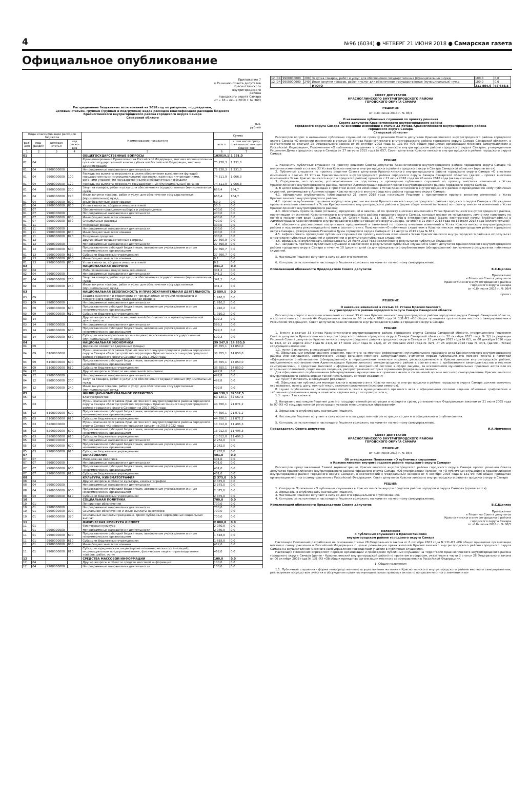4 №96 (6034) ● ЧЕТВЕРГ 21 ИЮНЯ 2018 ● Самарская газета
Официальное опубликование
Приложение 7
к Решению Совета депутатов
Красноглинского
внутригородского
района
городского округа Самара
от « 18 « июня 2018 г. № 36/3
Распределение бюджетных ассигнований на 2018 год по разделам, подразделам,
целевым статьям, группам (группам и подгруппам) видов расходов классификации расходов бюджета
Красноглинского внутригородского района городского округа Самара
Самарской области
тыс.
рублей
| Коды классификации расходов бюджета | | | | Наименование показателя | Сумма | |
| --- | --- | --- | --- | --- | --- | --- |
| раз-дел | под-раздел | целевая статья | вид расхо-дов | | всего | в том числе сред-ства вы-шесто-ящих бюдже-тов |
| 1 | 2 | 3 | 4 | 5 | 6 | 7 |
| 01 | | | | ОБЩЕГОСУДАРСТВЕННЫЕ ВОПРОСЫ | 103819,1 | 1 231,0 |
| 01 | 04 | | | Функционирование Правительства Российской Федерации, высших исполнительных органов государственной власти субъектов Российской Федерации, местных администраций | 75 228,3 | 1 231,0 |
| 01 | 04 | 9900000000 | | Непрограммные направления деятельности | 75 228,3 | 1 231,0 |
| 01 | 04 | 9900000000 | 100 | Расходы на выплаты персоналу в целях обеспечения выполнения функций государственными (муниципальными) органами, казенными учреждениями, органами управления государственными внебюджетными фондами | 74 511,9 | 1 066,3 |
| 01 | 04 | 9900000000 | 120 | Расходы на выплаты персоналу государственных (муниципальных) органов | 74 511,9 | 1 066,3 |
| 01 | 04 | 9900000000 | 200 | Закупка товаров, работ и услуг для обеспечения государственных (муниципальных) нужд | 666,4 | 164,7 |
| 01 | 04 | 9900000000 | 240 | Иные закупки товаров, работ и услуг для обеспечения государственных (муниципальных) нужд | 666,4 | 164,7 |
| 01 | 04 | 9900000000 | 800 | Иные бюджетные ассигнования | 50,0 | 0,0 |
| 01 | 04 | 9900000000 | 850 | Уплата налогов, сборов и иных платежей | 50,0 | 0,0 |
| 01 | 07 | | | Обеспечение проведения выборов и референдумов | 400,0 | 0,0 |
| 01 | 07 | 9900000000 | | Непрограммные направления деятельности | 400,0 | 0,0 |
| 01 | 07 | 9900000000 | 800 | Иные бюджетные ассигнования | 400,0 | 0,0 |
| 01 | 07 | 9900000000 | 880 | Специальные расходы | 400,0 | 0,0 |
| 01 | 11 | | | Резервные фонды | 300,0 | 0,0 |
| 01 | 11 | 9900000000 | | Непрограммные направления деятельности | 300,0 | 0,0 |
| 01 | 11 | 9900000000 | 800 | Иные бюджетные ассигнования | 300,0 | 0,0 |
| 01 | 11 | 9900000000 | 870 | Резервные средства | 300,0 | 0,0 |
| 01 | 13 | | | Другие общегосударственные вопросы | 27 890,8 | 0,0 |
| 01 | 13 | 9900000000 | | Непрограммные направления деятельности | 27 890,8 | 0,0 |
| 01 | 13 | 9900000000 | 600 | Предоставление субсидий бюджетным, автономным учреждениям и иным некоммерческим организациям | 27 890,7 | 0,0 |
| 01 | 13 | 9900000000 | 610 | Субсидии бюджетным учреждениям | 27 890,7 | 0,0 |
| 01 | 13 | 9900000000 | 800 | Иные бюджетные ассигнования | 0,1 | 0,0 |
| 01 | 13 | 9900000000 | 850 | Уплата налогов, сборов и иных платежей | 0,1 | 0,0 |
| 02 | | | | НАЦИОНАЛЬНАЯ ОБОРОНА | 341,2 | 0,0 |
| 02 | 04 | | | Мобилизационная подготовка экономики | 341,2 | 0,0 |
| 02 | 04 | 9900000000 | | Непрограммные направления деятельности | 341,2 | 0,0 |
| 02 | 04 | 9900000000 | 200 | Закупка товаров, работ и услуг для обеспечения государственных (муниципальных) нужд | 341,2 | 0,0 |
| 02 | 04 | 9900000000 | 240 | Иные закупки товаров, работ и услуг для обеспечения государственных (муниципальных) нужд | 341,2 | 0,0 |
| 03 | | | | НАЦИОНАЛЬНАЯ БЕЗОПАСНОСТЬ И ПРАВООХРАНИТЕЛЬНАЯ ДЕЯТЕЛЬНОСТЬ | 2 509,5 | 0,0 |
| 03 | 09 | | | Защита населения и территории от чрезвычайных ситуаций природного и техногенного характера, гражданская оборона | 1 910,2 | 0,0 |
| 03 | 09 | 9900000000 | | Непрограммные направления деятельности | 1 910,2 | 0,0 |
| 03 | 09 | 9900000000 | 600 | Предоставление субсидий бюджетным, автономным учреждениям и иным некоммерческим организациям | 1 910,2 | 0,0 |
| 03 | 09 | 9900000000 | 610 | Субсидии бюджетным учреждениям | 1 910,2 | 0,0 |
| 03 | 14 | | | Другие вопросы в области национальной безопасности и правоохранительной деятельности | 599,3 | 0,0 |
| 03 | 14 | 9900000000 | | Непрограммные направления деятельности | 599,3 | 0,0 |
| 03 | 14 | 9900000000 | 600 | Предоставление субсидий бюджетным, автономным учреждениям и иным некоммерческим организациям | 599,3 | 0,0 |
| 03 | 14 | 9900000000 | 630 | Субсидии некоммерческим организациям (за исключением государственных (муниципальных) учреждений) | 599,3 | 0,0 |
| 04 | | | | НАЦИОНАЛЬНАЯ ЭКОНОМИКА | 39 347,9 | 14 850,0 |
| 04 | 09 | | | Дорожное хозяйство (дорожные фонды) | 38 855,1 | 14 850,0 |
| 04 | 09 | B100000000 | | Муниципальная программа Красноглинского внутригородского района городского округа Самара «Благоустройство территории Красноглинского внутригородского района городского округа Самара» на 2017-2020 годы | 38 855,1 | 14 850,0 |
| 04 | 09 | B100000000 | 600 | Предоставление субсидий бюджетным, автономным учреждениям и иным некоммерческим организациям | 38 855,1 | 14 850,0 |
| 04 | 09 | B100000000 | 610 | Субсидии бюджетным учреждениям | 38 855,1 | 14 850,0 |
| 04 | 12 | | | Другие вопросы в области национальной экономики | 492,8 | 0,0 |
| 04 | 12 | 9900000000 | | Непрограммные направления деятельности | 492,8 | 0,0 |
| 04 | 12 | 9900000000 | 200 | Закупка товаров, работ и услуг для обеспечения государственных (муниципальных) нужд | 492,8 | 0,0 |
| 04 | 12 | 9900000000 | 240 | Иные закупки товаров, работ и услуг для обеспечения государственных (муниципальных) нужд | 492,8 | 0,0 |
| 05 | | | | ЖИЛИЩНО-КОММУНАЛЬНОЕ ХОЗЯЙСТВО | 60 130,1 | 32567,5 |
| 05 | 03 | | | Благоустройство | 60 130,1 | 32 567,5 |
| 05 | 03 | | | Муниципальная программа Красноглинского внутригородского района городского округа Самара «Благоустройство территории Красноглинского внутригородского района городского округа Самара» на 2017-2020 годы | 44 856,1 | 21 071,2 |
| 05 | 03 | B100000000 | 600 | Предоставление субсидий бюджетным, автономным учреждениям и иным некоммерческим организациям | 44 856,1 | 21 071,2 |
| 05 | 03 | B100000000 | 610 | Субсидии бюджетным учреждениям | 44 856,1 | 21 071,2 |
| 05 | 03 | B200000000 | | Муниципальная программа Красноглинского внутригородского района городского округа Самара «Комфортная городская среда» на 2018-2022 годы | 13 012,0 | 11 496,3 |
| 05 | 03 | B200000000 | 600 | Предоставление субсидий бюджетным, автономным учреждениям и иным некоммерческим организациям | 13 012,0 | 11 496,3 |
| 05 | 03 | B200000000 | 610 | Субсидии бюджетным учреждениям | 13 012,0 | 11 496,3 |
| 05 | 03 | 9900000000 | | Непрограммные направления деятельности | 2 262,0 | 0,0 |
| 05 | 03 | 9900000000 | 600 | Предоставление субсидий бюджетным, автономным учреждениям и иным некоммерческим организациям | 2 262,0 | 0,0 |
| 05 | 03 | 9900000000 | 610 | Субсидии бюджетным учреждениям | 2 262,0 | 0,0 |
| 07 | | | | ОБРАЗОВАНИЕ | 401,0 | 0,0 |
| 07 | 07 | | | Молодежная политика | 401,0 | 0,0 |
| 07 | 07 | 9900000000 | | Непрограммные направления деятельности | 401,0 | 0,0 |
| 07 | 07 | 9900000000 | 600 | Предоставление субсидий бюджетным, автономным учреждениям и иным некоммерческим организациям | 401,0 | 0,0 |
| 07 | 07 | 9900000000 | 610 | Субсидии бюджетным учреждениям | 401,0 | 0,0 |
| 08 | | | | КУЛЬТУРА, КИНЕМАТОГРАФИЯ | 2 375,0 | 0,0 |
| 08 | 04 | | | Другие вопросы в области культуры, кинематографии | 2 375,0 | 0,0 |
| 08 | 04 | 9900000000 | | Непрограммные направления деятельности | 2 375,0 | 0,0 |
| 08 | 04 | 9900000000 | 600 | Предоставление субсидий бюджетным, автономным учреждениям и иным некоммерческим организациям | 2 375,0 | 0,0 |
| 08 | 04 | 9900000000 | 610 | Субсидии бюджетным учреждениям | 2 375,0 | 0,0 |
| 10 | | | | СОЦИАЛЬНАЯ ПОЛИТИКА | 700,0 | 0,0 |
| 10 | 01 | | | Пенсионное обеспечение | 700,0 | 0,0 |
| 10 | 01 | 9900000000 | | Непрограммные направления деятельности | 700,0 | 0,0 |
| 10 | 01 | 9900000000 | 300 | Социальное обеспечение и иные выплаты населению | 700,0 | 0,0 |
| 10 | 01 | 9900000000 | 320 | Социальные выплаты гражданам, кроме публичных нормативных социальных выплат | 700,0 | 0,0 |
| 11 | | | | ФИЗИЧЕСКАЯ КУЛЬТУРА И СПОРТ | 2 080,8 | 0,0 |
| 11 | 01 | | | Физическая культура | 2 080,8 | 0,0 |
| 11 | 01 | 9900000000 | | Непрограммные направления деятельности | 2 080,8 | 0,0 |
| 11 | 01 | 9900000000 | 600 | Предоставление субсидий бюджетным, автономным учреждениям и иным некоммерческим организациям | 1 618,8 | 0,0 |
| 11 | 01 | 9900000000 | 610 | Субсидии бюджетным учреждениям | 1 618,8 | 0,0 |
| 11 | 01 | 9900000000 | 800 | Иные бюджетные ассигнования | 462,0 | 0,0 |
| 11 | 01 | 9900000000 | 810 | Субсидии юридическим лицам (кроме некоммерческих организаций), индивидуальным предпринимателям, физическим лицам - производителям товаров, работ, услуг | 462,0 | 0,0 |
| 12 | | | | СРЕДСТВА МАССОВОЙ ИНФОРМАЦИИ | 100,0 | 0,0 |
| 12 | 04 | | | Другие вопросы в области средств массовой информации | 100,0 | 0,0 |
| 12 | 04 | 9900000000 | | Непрограммные направления деятельности | 100,0 | 0,0 |
| 12 | 04 | 9900000000 | 200 | Закупка товаров, работ и услуг для обеспечения государственных (муниципальных) нужд | 100,0 | 0,0 |
| 12 | 04 | 9900000000 | 240 | Иные закупки товаров, работ и услуг для обеспечения государственных (муниципальных) нужд | 100,0 | 0,0 |
| | | | | ИТОГО | 211 804,6 | 48 648,5 |
СОВЕТ ДЕПУТАТОВ
КРАСНОГЛИНСКОГО ВНУТРИГОРОДСКОГО РАЙОНА
ГОРОДСКОГО ОКРУГА САМАРА
РЕШЕНИЕ
от «18» июня 2018 г. № 36/4
О назначении публичных слушаний по проекту решения
Совета депутатов Красноглинского внутригородского района
городского округа Самара «О внесении изменений в статью 33 Устава Красноглинского внутригородского района
городского округа Самара
Самарской области»
Рассмотрев вопрос о назначении публичных слушаний по проекту решения Совета депутатов Красноглинского внутригородского района городского округа Самара «О внесении изменений в статью 33 Устава Красноглинского внутригородского района городского округа Самара Самарской области», в соответствии со статьей 28 Федерального закона от 06 октября 2003 года № 131-ФЗ «Об общих принципах организации местного самоуправления в Российской Федерации», Положением «О публичных слушаниях в Красноглинском внутригородском районе городского округа Самара», утвержденным Решением Думы городского округа Самара от 27 августа 2015 года № 657, Совет депутатов Красноглинского внутригородского района городского округа Самара
РЕШИЛ:
1. Назначить публичные слушания по проекту решения Совета депутатов Красноглинского внутригородского района городского округа Самара «О внесении изменений в статью 33 Устава Красноглинского внутригородского района городского округа Самара Самарской области» (прилагается).
2. Публичные слушания по проекту решения Совета депутатов Красноглинского внутригородского района городского округа Самара «О внесении изменений в статью 33 Устава Красноглинского внутригородского района городского округа Самара Самарской области» (далее – проект внесения изменений в Устав Красноглинского внутригородского района) провести с 21 июня 2018 года по 26 июля 2018 года (включительно).
3. Определить, что органом, уполномоченным на подготовку и проведение публичных слушаний по проекту внесения изменений в Устав Красноглинского внутригородского района, является Администрация Красноглинского внутригородского района городского округа Самара.
4. В целях ознакомления граждан с проектом внесения изменений в Устав Красноглинского внутригородского района и проведения по нему публичных слушаний, рекомендовать Администрации Красноглинского внутригородского района городского округа Самара:
4.1. официально опубликовать (обнародовать) 21 июня 2018 года настоящее Решение с приложением проекта внесения изменений в Устав Красноглинского внутригородского района;
4.2. провести публичные слушания посредством участия жителей Красноглинского внутригородского района городского округа Самара в обсуждении проекта внесения изменений в Устав Красноглинского внутригородского района в форме сбора мнений (отзывов) по проекту внесения изменений в Устав Красноглинского внутригородского района;
4.3. обеспечить прием мнений (отзывов), предложений и замечаний по проекту внесения изменений в Устав Красноглинского внутригородского района, поступивших от жителей Красноглинского внутригородского района городского округа Самара, которые вправе их представить лично или направить по почте в письменном виде (адрес: г. Самара, ул. Сергея Лазо, д. 11, каб. 38), либо в электронном виде (адрес электронной почты: krgl@samadm.ru) в Администрацию Красноглинского внутригородского района городского округа Самара, начиная с 21 июня 2018 года по 15 июля 2018 года (включительно);
4.4. обеспечить рассмотрение поступивших предложений и замечаний по проекту внесения изменений в Устав Красноглинского внутригородского района и подготовку рекомендаций по ним в соответствии с Положением «О публичных слушаниях в Красноглинском внутригородском районе городского округа Самара», утвержденным Решением Думы городского округа Самара от 27 августа 2015 года № 657;
4.5. зафиксировать проведение публичных слушаний по проекту внесения изменений в Устав Красноглинского внутригородского района и их результат в протоколе публичных слушаний и заключении о результатах публичных слушаний;
4.6. официально опубликовать (обнародовать) 26 июля 2018 года заключение о результатах публичных слушаний;
4.7. направить протокол публичных слушаний и заключение о результатах публичных слушаний в Совет депутатов Красноглинского внутригородского района городского округа Самара в течение 10 (десяти) дней со дня официального опубликования (обнародования) заключения о результатах публичных слушаний.
5. Настоящее Решение вступает в силу со дня его принятия.
6. Контроль за исполнением настоящего Решения возложить на комитет по местному самоуправлению.
Исполняющий обязанности Председателя Совета депутатов В.С.Щеглов
Приложение
к Решению Совета депутатов
Красноглинского внутригородского района
городского округа Самара
от «18» июня 2018 г. № 36/4
проект
РЕШЕНИЕ
О внесении изменений в статью 33 Устава Красноглинского
внутригородского района городского округа Самара Самарской области
Рассмотрев вопрос о внесении изменений в статью 33 Устава Красноглинского внутригородского района городского округа Самара Самарской области, в соответствии со статьей 44 Федерального закона от 06 октября 2003 года № 131-ФЗ «Об общих принципах организации местного самоуправления в Российской Федерации», Совет депутатов Красноглинского внутригородского района городского округа Самара
РЕШИЛ:
1. Внести в статью 33 Устава Красноглинского внутригородского района городского округа Самара Самарской области, утвержденного Решением Совета депутатов Красноглинского внутригородского района городского округа Самара Самарской области от 22 октября 2015 года № 2/1 (в редакции Решений Совета депутатов Красноглинского внутригородского района городского округа Самара от 23 декабря 2015 года № 6/1, от 08 декабря 2016 года № 15/3, от 27 апреля 2017 года № 21/4, от 17 июля 2017 года № 24/4), от 27 февраля 2018 года № 32/1, от 25 апреля 2018 года № 34/1, (далее – Устав) следующие изменения:
1.1. пункт 5 изложить в следующей редакции:
«5. Официальным опубликованием решения, принятого на местном референдуме, муниципального правового акта Красноглинского внутригородского района или соглашения, заключенного между органами местного самоуправления, считается первая публикация его полного текста с пометкой «Официальное опубликование (обнародование)» в периодическом печатном издании, распространяемом в Красноглинском внутригородском районе, определяемом постановлением Администрации Красноглинского внутригородского района в соответствии с требованиями законодательства о местном самоуправлении, о средствах массовой информации, о контрактной системе в сфере закупок, за исключением муниципальных правовых актов или их отдельных положений, содержащих сведения, распространение которых ограничено федеральным законом.
Для официального опубликования (обнародования) муниципальных правовых актов и соглашений органы местного самоуправления Красноглинского внутригородского района вправе также использовать сетевое издание.»;
1.2 пункт 6 изложить в следующей редакции:
«6. Официальная публикация муниципального правового акта Красноглинского внутригородского района городского округа Самара должна включать его название, номер, дату, полный текст, включая приложения (если они имеются).
В случае опубликования (размещения) полного текста муниципального правового акта в официальном сетевом издании объемные графические и табличные приложения к нему в печатном издании могут не приводиться.»;
1.3. пункт 7 исключить.
2. Направить настоящее Решение для его государственной регистрации в порядке и сроки, установленные Федеральным законом от 21 июля 2005 года № 97-ФЗ «О государственной регистрации уставов муниципальных образований».
3. Официально опубликовать настоящее Решение.
4. Настоящее Решение вступает в силу после его государственной регистрации со дня его официального опубликования.
5. Контроль за исполнением настоящего Решения возложить на комитет по местному самоуправлению.
Председатель Совета депутатов И.А.Немченко
СОВЕТ ДЕПУТАТОВ
КРАСНОГЛИНСКОГО ВНУТРИГОРОДСКОГО РАЙОНА
ГОРОДСКОГО ОКРУГА САМАРА
РЕШЕНИЕ
от «18» июня 2018 г. № 36/5
Об утверждении Положения «О публичных слушаниях
в Красноглинском внутригородском районе городского округа Самара»
Рассмотрев представленный Главой Администрации Красноглинского внутригородского района городского округа Самара проект решения Совета депутатов Красноглинского внутригородского района городского округа Самара «Об утверждении Положения «О публичных слушаниях в Красноглинском внутригородском районе городского округа Самара», в соответствии с Федеральным законом от 6 октября 2003 года N 131-ФЗ «Об общих принципах организации местного самоуправления в Российской Федерации», Совет депутатов Красноглинского внутригородского района городского округа Самара
РЕШИЛ:
1. Утвердить Положение «О публичных слушаниях в Красноглинском внутригородском районе городского округа Самара» (прилагается).
2. Официально опубликовать настоящее Решение.
3. Настоящее Решение вступает в силу со дня его официального опубликования.
4. Контроль за исполнением настоящего Решения возложить на комитет по местному самоуправлению.
Исполняющий обязанности Председателя Совета депутатов В.С.Щеглов
Приложение
к Решению Совета депутатов
Красноглинского внутригородского района
городского округа Самара
от «18» июня 2018 г. № 36/5
Положение
о публичных слушаниях в Красноглинском
внутригородском районе городского округа Самара
Настоящее Положение разработано на основании статьи 28 Федерального закона от 6 октября 2003 года N 131-ФЗ «Об общих принципах организации местного самоуправления в Российской Федерации» с целью реализации права жителей Красноглинского внутригородского района городского округа Самара на осуществление местного самоуправления посредством участия в публичных слушаниях.
Настоящее Положение определяет порядок организации и проведения публичных слушаний на территории Красноглинского внутригородского района городского округа Самара (далее - Красноглинский внутригородской район) по проектам и вопросам, указанным в части 3 статьи 28 Федерального закона от 06 октября 2003 года № 131-ФЗ «Об общих принципах организации местного самоуправления в Российской Федерации».
1. Общие положения
1.1. Публичные слушания - форма непосредственного осуществления жителями Красноглинского внутригородского района местного самоуправления, реализуемая посредством участия в обсуждении проектов муниципальных правовых актов по вопросам местного значения и во-